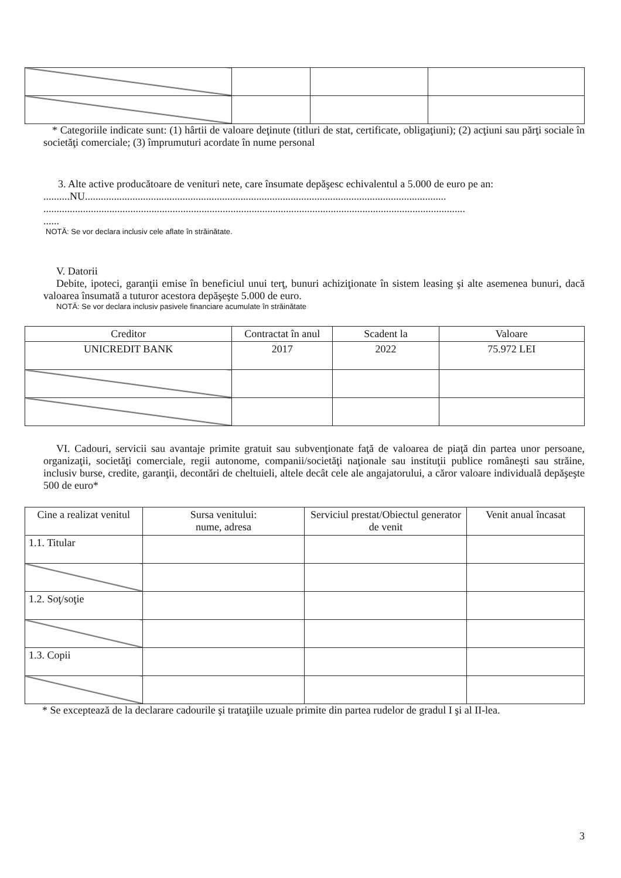* Categoriile indicate sunt: (1) hârtii de valoare deţinute (titluri de stat, certificate, obligaţiuni); (2) acţiuni sau părţi sociale în societăţi comerciale; (3) împrumuturi acordate în nume personal
3. Alte active producătoare de venituri nete, care însumate depăşesc echivalentul a 5.000 de euro pe an:
..........NU.........................................................................................................................................
................................................................................................................................................................
......
NOTĂ: Se vor declara inclusiv cele aflate în străinătate.
V. Datorii
Debite, ipoteci, garanţii emise în beneficiul unui terţ, bunuri achiziţionate în sistem leasing şi alte asemenea bunuri, dacă valoarea însumată a tuturor acestora depăşeşte 5.000 de euro.
NOTĂ: Se vor declara inclusiv pasivele financiare acumulate în străinătate
| Creditor | Contractat în anul | Scadent la | Valoare |
| --- | --- | --- | --- |
| UNICREDIT BANK | 2017 | 2022 | 75.972 LEI |
VI. Cadouri, servicii sau avantaje primite gratuit sau subvenţionate faţă de valoarea de piaţă din partea unor persoane, organizaţii, societăţi comerciale, regii autonome, companii/societăţi naţionale sau instituţii publice româneşti sau străine, inclusiv burse, credite, garanţii, decontări de cheltuieli, altele decât cele ale angajatorului, a căror valoare individuală depăşeşte 500 de euro*
| Cine a realizat venitul | Sursa venitului: nume, adresa | Serviciul prestat/Obiectul generator de venit | Venit anual încasat |
| --- | --- | --- | --- |
| 1.1. Titular | | | |
| 1.2. Soţ/soţie | | | |
| 1.3. Copii | | | |
* Se exceptează de la declarare cadourile şi trataţiile uzuale primite din partea rudelor de gradul I şi al II-lea.
3